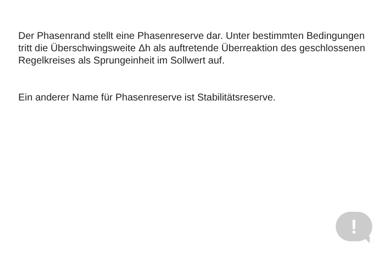Der Phasenrand stellt eine Phasenreserve dar. Unter bestimmten Bedingungen tritt die Überschwingsweite Δh als auftretende Überreaktion des geschlossenen Regelkreises als Sprungeinheit im Sollwert auf.
Ein anderer Name für Phasenreserve ist Stabilitätsreserve.
!